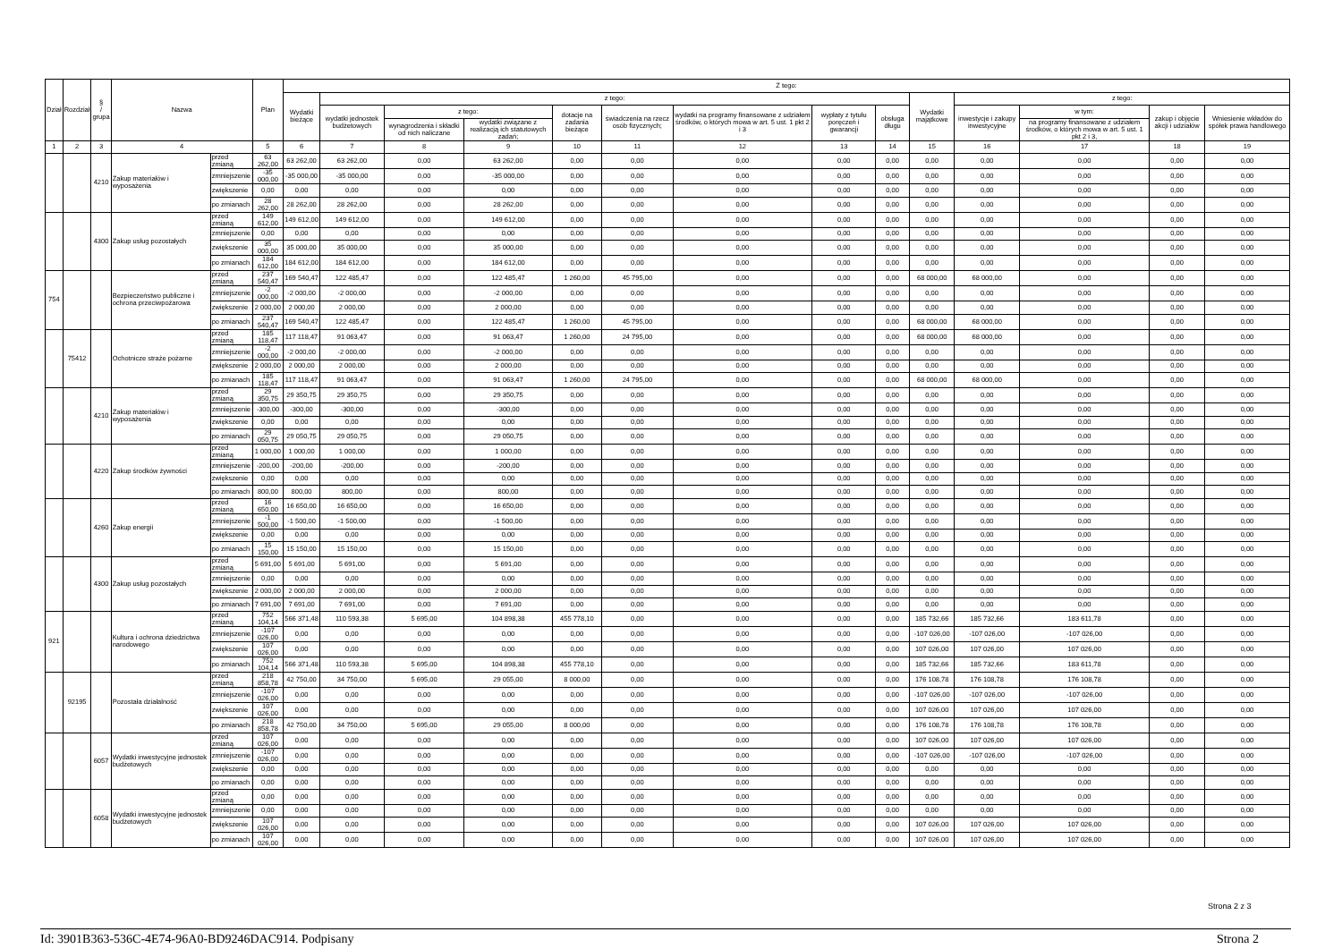| Dział | Rozdział | § / grupa | Nazwa | | Plan | Z tego: | | | | | | | | | | | | | |
| --- | --- | --- | --- | --- | --- | --- | --- | --- | --- | --- | --- | --- | --- | --- | --- | --- | --- | --- | --- |
| | | | | | | Wydatki bieżące | z tego: | | | | | | | | Wydatki majątkowe | z tego: | | | |
| | | | | | | | wydatki jednostek budżetowych | z tego: | | dotacje na zadania bieżące | świadczenia na rzecz osób fizycznych; | wydatki na programy finansowane z udziałem środków, o których mowa w art. 5 ust. 1 pkt 2 i 3 | wypłaty z tytułu poręczeń i gwarancji | obsługa długu | | inwestycje i zakupy inwestycyjne | w tym: | zakup i objęcie akcji i udziałów | Wniesienie wkładów do spółek prawa handlowego |
| | | | | | | | | wynagrodzenia i składki od nich naliczane | wydatki związane z realizacją ich statutowych zadań; | | | | | | | | na programy finansowane z udziałem środków, o których mowa w art. 5 ust. 1 pkt 2 i 3, | | |
| 1 | 2 | 3 | 4 | | 5 | 6 | 7 | 8 | 9 | 10 | 11 | 12 | 13 | 14 | 15 | 16 | 17 | 18 | 19 |
| | | 4210 | Zakup materiałów i wyposażenia | przed zmianą | 63 262,00 | 63 262,00 | 63 262,00 | 0,00 | 63 262,00 | 0,00 | 0,00 | 0,00 | 0,00 | 0,00 | 0,00 | 0,00 | 0,00 | 0,00 | 0,00 |
| | | | | zmniejszenie | -35 000,00 | -35 000,00 | -35 000,00 | 0,00 | -35 000,00 | 0,00 | 0,00 | 0,00 | 0,00 | 0,00 | 0,00 | 0,00 | 0,00 | 0,00 | 0,00 |
| | | | | zwiększenie | 0,00 | 0,00 | 0,00 | 0,00 | 0,00 | 0,00 | 0,00 | 0,00 | 0,00 | 0,00 | 0,00 | 0,00 | 0,00 | 0,00 | 0,00 |
| | | | | po zmianach | 28 262,00 | 28 262,00 | 28 262,00 | 0,00 | 28 262,00 | 0,00 | 0,00 | 0,00 | 0,00 | 0,00 | 0,00 | 0,00 | 0,00 | 0,00 | 0,00 |
| | | 4300 | Zakup usług pozostałych | przed zmianą | 149 612,00 | 149 612,00 | 149 612,00 | 0,00 | 149 612,00 | 0,00 | 0,00 | 0,00 | 0,00 | 0,00 | 0,00 | 0,00 | 0,00 | 0,00 | 0,00 |
| | | | | zmniejszenie | 0,00 | 0,00 | 0,00 | 0,00 | 0,00 | 0,00 | 0,00 | 0,00 | 0,00 | 0,00 | 0,00 | 0,00 | 0,00 | 0,00 | 0,00 |
| | | | | zwiększenie | 35 000,00 | 35 000,00 | 35 000,00 | 0,00 | 35 000,00 | 0,00 | 0,00 | 0,00 | 0,00 | 0,00 | 0,00 | 0,00 | 0,00 | 0,00 | 0,00 |
| | | | | po zmianach | 184 612,00 | 184 612,00 | 184 612,00 | 0,00 | 184 612,00 | 0,00 | 0,00 | 0,00 | 0,00 | 0,00 | 0,00 | 0,00 | 0,00 | 0,00 | 0,00 |
| 754 | | | Bezpieczeństwo publiczne i ochrona przeciwpożarowa | przed zmianą | 237 540,47 | 169 540,47 | 122 485,47 | 0,00 | 122 485,47 | 1 260,00 | 45 795,00 | 0,00 | 0,00 | 0,00 | 68 000,00 | 68 000,00 | 0,00 | 0,00 | 0,00 |
| | | | | zmniejszenie | -2 000,00 | -2 000,00 | -2 000,00 | 0,00 | -2 000,00 | 0,00 | 0,00 | 0,00 | 0,00 | 0,00 | 0,00 | 0,00 | 0,00 | 0,00 | 0,00 |
| | | | | zwiększenie | 2 000,00 | 2 000,00 | 2 000,00 | 0,00 | 2 000,00 | 0,00 | 0,00 | 0,00 | 0,00 | 0,00 | 0,00 | 0,00 | 0,00 | 0,00 | 0,00 |
| | | | | po zmianach | 237 540,47 | 169 540,47 | 122 485,47 | 0,00 | 122 485,47 | 1 260,00 | 45 795,00 | 0,00 | 0,00 | 0,00 | 68 000,00 | 68 000,00 | 0,00 | 0,00 | 0,00 |
| | 75412 | | Ochotnicze straże pożarne | przed zmianą | 185 118,47 | 117 118,47 | 91 063,47 | 0,00 | 91 063,47 | 1 260,00 | 24 795,00 | 0,00 | 0,00 | 0,00 | 68 000,00 | 68 000,00 | 0,00 | 0,00 | 0,00 |
| | | | | zmniejszenie | -2 000,00 | -2 000,00 | -2 000,00 | 0,00 | -2 000,00 | 0,00 | 0,00 | 0,00 | 0,00 | 0,00 | 0,00 | 0,00 | 0,00 | 0,00 | 0,00 |
| | | | | zwiększenie | 2 000,00 | 2 000,00 | 2 000,00 | 0,00 | 2 000,00 | 0,00 | 0,00 | 0,00 | 0,00 | 0,00 | 0,00 | 0,00 | 0,00 | 0,00 | 0,00 |
| | | | | po zmianach | 185 118,47 | 117 118,47 | 91 063,47 | 0,00 | 91 063,47 | 1 260,00 | 24 795,00 | 0,00 | 0,00 | 0,00 | 68 000,00 | 68 000,00 | 0,00 | 0,00 | 0,00 |
| | | 4210 | Zakup materiałów i wyposażenia | przed zmianą | 29 350,75 | 29 350,75 | 29 350,75 | 0,00 | 29 350,75 | 0,00 | 0,00 | 0,00 | 0,00 | 0,00 | 0,00 | 0,00 | 0,00 | 0,00 | 0,00 |
| | | | | zmniejszenie | -300,00 | -300,00 | -300,00 | 0,00 | -300,00 | 0,00 | 0,00 | 0,00 | 0,00 | 0,00 | 0,00 | 0,00 | 0,00 | 0,00 | 0,00 |
| | | | | zwiększenie | 0,00 | 0,00 | 0,00 | 0,00 | 0,00 | 0,00 | 0,00 | 0,00 | 0,00 | 0,00 | 0,00 | 0,00 | 0,00 | 0,00 | 0,00 |
| | | | | po zmianach | 29 050,75 | 29 050,75 | 29 050,75 | 0,00 | 29 050,75 | 0,00 | 0,00 | 0,00 | 0,00 | 0,00 | 0,00 | 0,00 | 0,00 | 0,00 | 0,00 |
| | | 4220 | Zakup środków żywności | przed zmianą | 1 000,00 | 1 000,00 | 1 000,00 | 0,00 | 1 000,00 | 0,00 | 0,00 | 0,00 | 0,00 | 0,00 | 0,00 | 0,00 | 0,00 | 0,00 | 0,00 |
| | | | | zmniejszenie | -200,00 | -200,00 | -200,00 | 0,00 | -200,00 | 0,00 | 0,00 | 0,00 | 0,00 | 0,00 | 0,00 | 0,00 | 0,00 | 0,00 | 0,00 |
| | | | | zwiększenie | 0,00 | 0,00 | 0,00 | 0,00 | 0,00 | 0,00 | 0,00 | 0,00 | 0,00 | 0,00 | 0,00 | 0,00 | 0,00 | 0,00 | 0,00 |
| | | | | po zmianach | 800,00 | 800,00 | 800,00 | 0,00 | 800,00 | 0,00 | 0,00 | 0,00 | 0,00 | 0,00 | 0,00 | 0,00 | 0,00 | 0,00 | 0,00 |
| | | 4260 | Zakup energii | przed zmianą | 16 650,00 | 16 650,00 | 16 650,00 | 0,00 | 16 650,00 | 0,00 | 0,00 | 0,00 | 0,00 | 0,00 | 0,00 | 0,00 | 0,00 | 0,00 | 0,00 |
| | | | | zmniejszenie | -1 500,00 | -1 500,00 | -1 500,00 | 0,00 | -1 500,00 | 0,00 | 0,00 | 0,00 | 0,00 | 0,00 | 0,00 | 0,00 | 0,00 | 0,00 | 0,00 |
| | | | | zwiększenie | 0,00 | 0,00 | 0,00 | 0,00 | 0,00 | 0,00 | 0,00 | 0,00 | 0,00 | 0,00 | 0,00 | 0,00 | 0,00 | 0,00 | 0,00 |
| | | | | po zmianach | 15 150,00 | 15 150,00 | 15 150,00 | 0,00 | 15 150,00 | 0,00 | 0,00 | 0,00 | 0,00 | 0,00 | 0,00 | 0,00 | 0,00 | 0,00 | 0,00 |
| | | 4300 | Zakup usług pozostałych | przed zmianą | 5 691,00 | 5 691,00 | 5 691,00 | 0,00 | 5 691,00 | 0,00 | 0,00 | 0,00 | 0,00 | 0,00 | 0,00 | 0,00 | 0,00 | 0,00 | 0,00 |
| | | | | zmniejszenie | 0,00 | 0,00 | 0,00 | 0,00 | 0,00 | 0,00 | 0,00 | 0,00 | 0,00 | 0,00 | 0,00 | 0,00 | 0,00 | 0,00 | 0,00 |
| | | | | zwiększenie | 2 000,00 | 2 000,00 | 2 000,00 | 0,00 | 2 000,00 | 0,00 | 0,00 | 0,00 | 0,00 | 0,00 | 0,00 | 0,00 | 0,00 | 0,00 | 0,00 |
| | | | | po zmianach | 7 691,00 | 7 691,00 | 7 691,00 | 0,00 | 7 691,00 | 0,00 | 0,00 | 0,00 | 0,00 | 0,00 | 0,00 | 0,00 | 0,00 | 0,00 | 0,00 |
| 921 | | | Kultura i ochrona dziedzictwa narodowego | przed zmianą | 752 104,14 | 566 371,48 | 110 593,38 | 5 695,00 | 104 898,38 | 455 778,10 | 0,00 | 0,00 | 0,00 | 0,00 | 185 732,66 | 185 732,66 | 183 611,78 | 0,00 | 0,00 |
| | | | | zmniejszenie | -107 026,00 | 0,00 | 0,00 | 0,00 | 0,00 | 0,00 | 0,00 | 0,00 | 0,00 | 0,00 | -107 026,00 | -107 026,00 | -107 026,00 | 0,00 | 0,00 |
| | | | | zwiększenie | 107 026,00 | 0,00 | 0,00 | 0,00 | 0,00 | 0,00 | 0,00 | 0,00 | 0,00 | 0,00 | 107 026,00 | 107 026,00 | 107 026,00 | 0,00 | 0,00 |
| | | | | po zmianach | 752 104,14 | 566 371,48 | 110 593,38 | 5 695,00 | 104 898,38 | 455 778,10 | 0,00 | 0,00 | 0,00 | 0,00 | 185 732,66 | 185 732,66 | 183 611,78 | 0,00 | 0,00 |
| | 92195 | | Pozostała działalność | przed zmianą | 218 858,78 | 42 750,00 | 34 750,00 | 5 695,00 | 29 055,00 | 8 000,00 | 0,00 | 0,00 | 0,00 | 0,00 | 176 108,78 | 176 108,78 | 176 108,78 | 0,00 | 0,00 |
| | | | | zmniejszenie | -107 026,00 | 0,00 | 0,00 | 0,00 | 0,00 | 0,00 | 0,00 | 0,00 | 0,00 | 0,00 | -107 026,00 | -107 026,00 | -107 026,00 | 0,00 | 0,00 |
| | | | | zwiększenie | 107 026,00 | 0,00 | 0,00 | 0,00 | 0,00 | 0,00 | 0,00 | 0,00 | 0,00 | 0,00 | 107 026,00 | 107 026,00 | 107 026,00 | 0,00 | 0,00 |
| | | | | po zmianach | 218 858,78 | 42 750,00 | 34 750,00 | 5 695,00 | 29 055,00 | 8 000,00 | 0,00 | 0,00 | 0,00 | 0,00 | 176 108,78 | 176 108,78 | 176 108,78 | 0,00 | 0,00 |
| | | 6057 | Wydatki inwestycyjne jednostek budżetowych | przed zmianą | 107 026,00 | 0,00 | 0,00 | 0,00 | 0,00 | 0,00 | 0,00 | 0,00 | 0,00 | 0,00 | 107 026,00 | 107 026,00 | 107 026,00 | 0,00 | 0,00 |
| | | | | zmniejszenie | -107 026,00 | 0,00 | 0,00 | 0,00 | 0,00 | 0,00 | 0,00 | 0,00 | 0,00 | 0,00 | -107 026,00 | -107 026,00 | -107 026,00 | 0,00 | 0,00 |
| | | | | zwiększenie | 0,00 | 0,00 | 0,00 | 0,00 | 0,00 | 0,00 | 0,00 | 0,00 | 0,00 | 0,00 | 0,00 | 0,00 | 0,00 | 0,00 | 0,00 |
| | | | | po zmianach | 0,00 | 0,00 | 0,00 | 0,00 | 0,00 | 0,00 | 0,00 | 0,00 | 0,00 | 0,00 | 0,00 | 0,00 | 0,00 | 0,00 | 0,00 |
| | | 6058 | Wydatki inwestycyjne jednostek budżetowych | przed zmianą | 0,00 | 0,00 | 0,00 | 0,00 | 0,00 | 0,00 | 0,00 | 0,00 | 0,00 | 0,00 | 0,00 | 0,00 | 0,00 | 0,00 | 0,00 |
| | | | | zmniejszenie | 0,00 | 0,00 | 0,00 | 0,00 | 0,00 | 0,00 | 0,00 | 0,00 | 0,00 | 0,00 | 0,00 | 0,00 | 0,00 | 0,00 | 0,00 |
| | | | | zwiększenie | 107 026,00 | 0,00 | 0,00 | 0,00 | 0,00 | 0,00 | 0,00 | 0,00 | 0,00 | 0,00 | 107 026,00 | 107 026,00 | 107 026,00 | 0,00 | 0,00 |
| | | | | po zmianach | 107 026,00 | 0,00 | 0,00 | 0,00 | 0,00 | 0,00 | 0,00 | 0,00 | 0,00 | 0,00 | 107 026,00 | 107 026,00 | 107 026,00 | 0,00 | 0,00 |
Strona 2 z 3
Id: 3901B363-536C-4E74-96A0-BD9246DAC914. Podpisany Strona 2